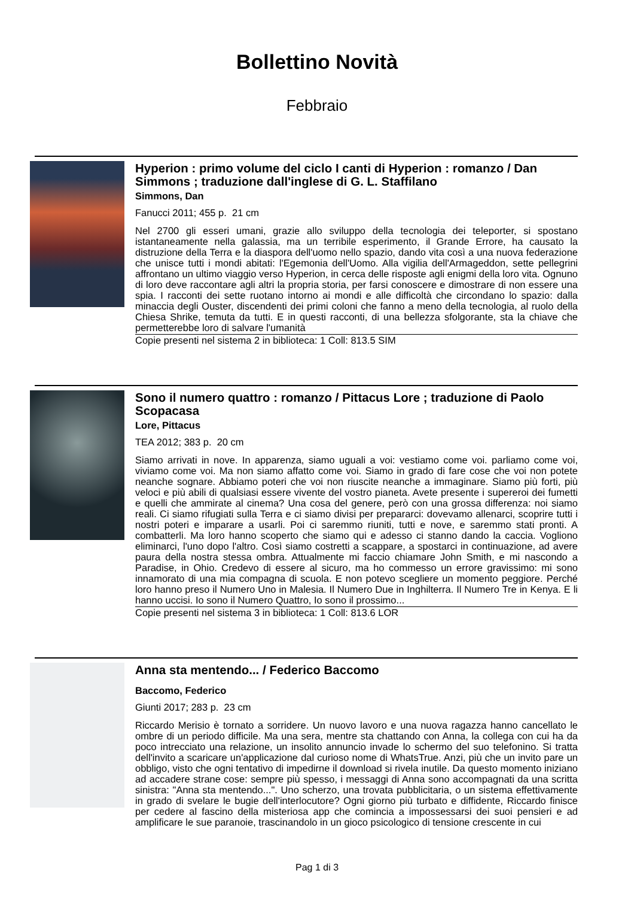Bollettino Novità
Febbraio
Hyperion : primo volume del ciclo I canti di Hyperion : romanzo / Dan Simmons ; traduzione dall'inglese di G. L. Staffilano
Simmons, Dan
Fanucci 2011; 455 p. 21 cm
Nel 2700 gli esseri umani, grazie allo sviluppo della tecnologia dei teleporter, si spostano istantaneamente nella galassia, ma un terribile esperimento, il Grande Errore, ha causato la distruzione della Terra e la diaspora dell'uomo nello spazio, dando vita così a una nuova federazione che unisce tutti i mondi abitati: l'Egemonia dell'Uomo. Alla vigilia dell'Armageddon, sette pellegrini affrontano un ultimo viaggio verso Hyperion, in cerca delle risposte agli enigmi della loro vita. Ognuno di loro deve raccontare agli altri la propria storia, per farsi conoscere e dimostrare di non essere una spia. I racconti dei sette ruotano intorno ai mondi e alle difficoltà che circondano lo spazio: dalla minaccia degli Ouster, discendenti dei primi coloni che fanno a meno della tecnologia, al ruolo della Chiesa Shrike, temuta da tutti. E in questi racconti, di una bellezza sfolgorante, sta la chiave che permetterebbe loro di salvare l'umanità
Copie presenti nel sistema 2 in biblioteca: 1 Coll: 813.5 SIM
Sono il numero quattro : romanzo / Pittacus Lore ; traduzione di Paolo Scopacasa
Lore, Pittacus
TEA 2012; 383 p. 20 cm
Siamo arrivati in nove. In apparenza, siamo uguali a voi: vestiamo come voi. parliamo come voi, viviamo come voi. Ma non siamo affatto come voi. Siamo in grado di fare cose che voi non potete neanche sognare. Abbiamo poteri che voi non riuscite neanche a immaginare. Siamo più forti, più veloci e più abili di qualsiasi essere vivente del vostro pianeta. Avete presente i supereroi dei fumetti e quelli che ammirate al cinema? Una cosa del genere, però con una grossa differenza: noi siamo reali. Ci siamo rifugiati sulla Terra e ci siamo divisi per prepararci: dovevamo allenarci, scoprire tutti i nostri poteri e imparare a usarli. Poi ci saremmo riuniti, tutti e nove, e saremmo stati pronti. A combatterli. Ma loro hanno scoperto che siamo qui e adesso ci stanno dando la caccia. Vogliono eliminarci, l'uno dopo l'altro. Così siamo costretti a scappare, a spostarci in continuazione, ad avere paura della nostra stessa ombra. Attualmente mi faccio chiamare John Smith, e mi nascondo a Paradise, in Ohio. Credevo di essere al sicuro, ma ho commesso un errore gravissimo: mi sono innamorato di una mia compagna di scuola. E non potevo scegliere un momento peggiore. Perché loro hanno preso il Numero Uno in Malesia. Il Numero Due in Inghilterra. Il Numero Tre in Kenya. E li hanno uccisi. Io sono il Numero Quattro, Io sono il prossimo...
Copie presenti nel sistema 3 in biblioteca: 1 Coll: 813.6 LOR
Anna sta mentendo... / Federico Baccomo
Baccomo, Federico
Giunti 2017; 283 p. 23 cm
Riccardo Merisio è tornato a sorridere. Un nuovo lavoro e una nuova ragazza hanno cancellato le ombre di un periodo difficile. Ma una sera, mentre sta chattando con Anna, la collega con cui ha da poco intrecciato una relazione, un insolito annuncio invade lo schermo del suo telefonino. Si tratta dell'invito a scaricare un'applicazione dal curioso nome di WhatsTrue. Anzi, più che un invito pare un obbligo, visto che ogni tentativo di impedirne il download si rivela inutile. Da questo momento iniziano ad accadere strane cose: sempre più spesso, i messaggi di Anna sono accompagnati da una scritta sinistra: "Anna sta mentendo...". Uno scherzo, una trovata pubblicitaria, o un sistema effettivamente in grado di svelare le bugie dell'interlocutore? Ogni giorno più turbato e diffidente, Riccardo finisce per cedere al fascino della misteriosa app che comincia a impossessarsi dei suoi pensieri e ad amplificare le sue paranoie, trascinandolo in un gioco psicologico di tensione crescente in cui
Pag 1 di 3